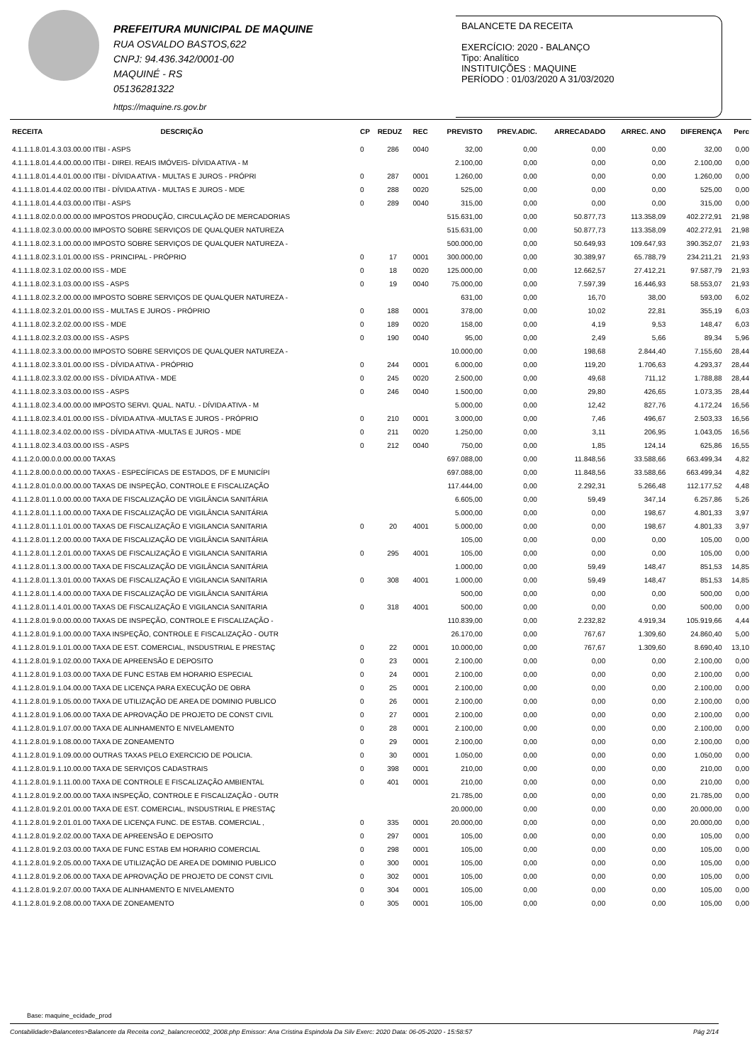PREFEITURA MUNICIPAL DE MAQUINE
RUA OSVALDO BASTOS,622
CNPJ: 94.436.342/0001-00
MAQUINÉ - RS
05136281322
https://maquine.rs.gov.br
BALANCETE DA RECEITA
EXERCÍCIO: 2020 - BALANÇO
Tipo: Analítico
INSTITUIÇÕES : MAQUINE
PERÍODO : 01/03/2020 A 31/03/2020
| RECEITA | DESCRIÇÃO | CP | REDUZ | REC | PREVISTO | PREV.ADIC. | ARRECADADO | ARREC. ANO | DIFERENÇA | Perc |
| --- | --- | --- | --- | --- | --- | --- | --- | --- | --- | --- |
| 4.1.1.1.8.01.4.3.03.00.00 ITBI - ASPS | | 0 | 286 | 0040 | 32,00 | 0,00 | 0,00 | 0,00 | 32,00 | 0,00 |
| 4.1.1.1.8.01.4.4.00.00.00 ITBI - DIREI. REAIS IMÓVEIS- DÍVIDA ATIVA - M | | | | | 2.100,00 | 0,00 | 0,00 | 0,00 | 2.100,00 | 0,00 |
| 4.1.1.1.8.01.4.4.01.00.00 ITBI - DÍVIDA ATIVA - MULTAS E JUROS - PRÓPRI | | 0 | 287 | 0001 | 1.260,00 | 0,00 | 0,00 | 0,00 | 1.260,00 | 0,00 |
| 4.1.1.1.8.01.4.4.02.00.00 ITBI - DÍVIDA ATIVA - MULTAS E JUROS - MDE | | 0 | 288 | 0020 | 525,00 | 0,00 | 0,00 | 0,00 | 525,00 | 0,00 |
| 4.1.1.1.8.01.4.4.03.00.00 ITBI - ASPS | | 0 | 289 | 0040 | 315,00 | 0,00 | 0,00 | 0,00 | 315,00 | 0,00 |
| 4.1.1.1.8.02.0.0.00.00.00 IMPOSTOS PRODUÇÃO, CIRCULAÇÃO DE MERCADORIAS | | | | | 515.631,00 | 0,00 | 50.877,73 | 113.358,09 | 402.272,91 | 21,98 |
| 4.1.1.1.8.02.3.0.00.00.00 IMPOSTO SOBRE SERVIÇOS DE QUALQUER NATUREZA | | | | | 515.631,00 | 0,00 | 50.877,73 | 113.358,09 | 402.272,91 | 21,98 |
| 4.1.1.1.8.02.3.1.00.00.00 IMPOSTO SOBRE SERVIÇOS DE QUALQUER NATUREZA - | | | | | 500.000,00 | 0,00 | 50.649,93 | 109.647,93 | 390.352,07 | 21,93 |
| 4.1.1.1.8.02.3.1.01.00.00 ISS - PRINCIPAL - PRÓPRIO | | 0 | 17 | 0001 | 300.000,00 | 0,00 | 30.389,97 | 65.788,79 | 234.211,21 | 21,93 |
| 4.1.1.1.8.02.3.1.02.00.00 ISS - MDE | | 0 | 18 | 0020 | 125.000,00 | 0,00 | 12.662,57 | 27.412,21 | 97.587,79 | 21,93 |
| 4.1.1.1.8.02.3.1.03.00.00 ISS - ASPS | | 0 | 19 | 0040 | 75.000,00 | 0,00 | 7.597,39 | 16.446,93 | 58.553,07 | 21,93 |
| 4.1.1.1.8.02.3.2.00.00.00 IMPOSTO SOBRE SERVIÇOS DE QUALQUER NATUREZA - | | | | | 631,00 | 0,00 | 16,70 | 38,00 | 593,00 | 6,02 |
| 4.1.1.1.8.02.3.2.01.00.00 ISS - MULTAS E JUROS - PRÓPRIO | | 0 | 188 | 0001 | 378,00 | 0,00 | 10,02 | 22,81 | 355,19 | 6,03 |
| 4.1.1.1.8.02.3.2.02.00.00 ISS - MDE | | 0 | 189 | 0020 | 158,00 | 0,00 | 4,19 | 9,53 | 148,47 | 6,03 |
| 4.1.1.1.8.02.3.2.03.00.00 ISS - ASPS | | 0 | 190 | 0040 | 95,00 | 0,00 | 2,49 | 5,66 | 89,34 | 5,96 |
| 4.1.1.1.8.02.3.3.00.00.00 IMPOSTO SOBRE SERVIÇOS DE QUALQUER NATUREZA - | | | | | 10.000,00 | 0,00 | 198,68 | 2.844,40 | 7.155,60 | 28,44 |
| 4.1.1.1.8.02.3.3.01.00.00 ISS - DÍVIDA ATIVA - PRÓPRIO | | 0 | 244 | 0001 | 6.000,00 | 0,00 | 119,20 | 1.706,63 | 4.293,37 | 28,44 |
| 4.1.1.1.8.02.3.3.02.00.00 ISS - DÍVIDA ATIVA - MDE | | 0 | 245 | 0020 | 2.500,00 | 0,00 | 49,68 | 711,12 | 1.788,88 | 28,44 |
| 4.1.1.1.8.02.3.3.03.00.00 ISS - ASPS | | 0 | 246 | 0040 | 1.500,00 | 0,00 | 29,80 | 426,65 | 1.073,35 | 28,44 |
| 4.1.1.1.8.02.3.4.00.00.00 IMPOSTO SERVI. QUAL. NATU. - DÍVIDA ATIVA - M | | | | | 5.000,00 | 0,00 | 12,42 | 827,76 | 4.172,24 | 16,56 |
| 4.1.1.1.8.02.3.4.01.00.00 ISS - DÍVIDA ATIVA -MULTAS E JUROS - PRÓPRIO | | 0 | 210 | 0001 | 3.000,00 | 0,00 | 7,46 | 496,67 | 2.503,33 | 16,56 |
| 4.1.1.1.8.02.3.4.02.00.00 ISS - DÍVIDA ATIVA -MULTAS E JUROS - MDE | | 0 | 211 | 0020 | 1.250,00 | 0,00 | 3,11 | 206,95 | 1.043,05 | 16,56 |
| 4.1.1.1.8.02.3.4.03.00.00 ISS - ASPS | | 0 | 212 | 0040 | 750,00 | 0,00 | 1,85 | 124,14 | 625,86 | 16,55 |
| 4.1.1.2.0.00.0.0.00.00.00 TAXAS | | | | | 697.088,00 | 0,00 | 11.848,56 | 33.588,66 | 663.499,34 | 4,82 |
| 4.1.1.2.8.00.0.0.00.00.00 TAXAS - ESPECÍFICAS DE ESTADOS, DF E MUNICÍPI | | | | | 697.088,00 | 0,00 | 11.848,56 | 33.588,66 | 663.499,34 | 4,82 |
| 4.1.1.2.8.01.0.0.00.00.00 TAXAS DE INSPEÇÃO, CONTROLE E FISCALIZAÇÃO | | | | | 117.444,00 | 0,00 | 2.292,31 | 5.266,48 | 112.177,52 | 4,48 |
| 4.1.1.2.8.01.1.0.00.00.00 TAXA DE FISCALIZAÇÃO DE VIGILÂNCIA SANITÁRIA | | | | | 6.605,00 | 0,00 | 59,49 | 347,14 | 6.257,86 | 5,26 |
| 4.1.1.2.8.01.1.1.00.00.00 TAXA DE FISCALIZAÇÃO DE VIGILÂNCIA SANITÁRIA | | | | | 5.000,00 | 0,00 | 0,00 | 198,67 | 4.801,33 | 3,97 |
| 4.1.1.2.8.01.1.1.01.00.00 TAXAS DE FISCALIZAÇÃO E VIGILANCIA SANITARIA | | 0 | 20 | 4001 | 5.000,00 | 0,00 | 0,00 | 198,67 | 4.801,33 | 3,97 |
| 4.1.1.2.8.01.1.2.00.00.00 TAXA DE FISCALIZAÇÃO DE VIGILÂNCIA SANITÁRIA | | | | | 105,00 | 0,00 | 0,00 | 0,00 | 105,00 | 0,00 |
| 4.1.1.2.8.01.1.2.01.00.00 TAXAS DE FISCALIZAÇÃO E VIGILANCIA SANITARIA | | 0 | 295 | 4001 | 105,00 | 0,00 | 0,00 | 0,00 | 105,00 | 0,00 |
| 4.1.1.2.8.01.1.3.00.00.00 TAXA DE FISCALIZAÇÃO DE VIGILÂNCIA SANITÁRIA | | | | | 1.000,00 | 0,00 | 59,49 | 148,47 | 851,53 | 14,85 |
| 4.1.1.2.8.01.1.3.01.00.00 TAXAS DE FISCALIZAÇÃO E VIGILANCIA SANITARIA | | 0 | 308 | 4001 | 1.000,00 | 0,00 | 59,49 | 148,47 | 851,53 | 14,85 |
| 4.1.1.2.8.01.1.4.00.00.00 TAXA DE FISCALIZAÇÃO DE VIGILÂNCIA SANITÁRIA | | | | | 500,00 | 0,00 | 0,00 | 0,00 | 500,00 | 0,00 |
| 4.1.1.2.8.01.1.4.01.00.00 TAXAS DE FISCALIZAÇÃO E VIGILANCIA SANITARIA | | 0 | 318 | 4001 | 500,00 | 0,00 | 0,00 | 0,00 | 500,00 | 0,00 |
| 4.1.1.2.8.01.9.0.00.00.00 TAXAS DE INSPEÇÃO, CONTROLE E FISCALIZAÇÃO - | | | | | 110.839,00 | 0,00 | 2.232,82 | 4.919,34 | 105.919,66 | 4,44 |
| 4.1.1.2.8.01.9.1.00.00.00 TAXA INSPEÇÃO, CONTROLE E FISCALIZAÇÃO - OUTR | | | | | 26.170,00 | 0,00 | 767,67 | 1.309,60 | 24.860,40 | 5,00 |
| 4.1.1.2.8.01.9.1.01.00.00 TAXA DE EST. COMERCIAL, INSDUSTRIAL E PRESTAÇ | | 0 | 22 | 0001 | 10.000,00 | 0,00 | 767,67 | 1.309,60 | 8.690,40 | 13,10 |
| 4.1.1.2.8.01.9.1.02.00.00 TAXA DE APREENSÃO E DEPOSITO | | 0 | 23 | 0001 | 2.100,00 | 0,00 | 0,00 | 0,00 | 2.100,00 | 0,00 |
| 4.1.1.2.8.01.9.1.03.00.00 TAXA DE FUNC ESTAB EM HORARIO ESPECIAL | | 0 | 24 | 0001 | 2.100,00 | 0,00 | 0,00 | 0,00 | 2.100,00 | 0,00 |
| 4.1.1.2.8.01.9.1.04.00.00 TAXA DE LICENÇA PARA EXECUÇÃO DE OBRA | | 0 | 25 | 0001 | 2.100,00 | 0,00 | 0,00 | 0,00 | 2.100,00 | 0,00 |
| 4.1.1.2.8.01.9.1.05.00.00 TAXA DE UTILIZAÇÃO DE AREA DE DOMINIO PUBLICO | | 0 | 26 | 0001 | 2.100,00 | 0,00 | 0,00 | 0,00 | 2.100,00 | 0,00 |
| 4.1.1.2.8.01.9.1.06.00.00 TAXA DE APROVAÇÃO DE PROJETO DE CONST CIVIL | | 0 | 27 | 0001 | 2.100,00 | 0,00 | 0,00 | 0,00 | 2.100,00 | 0,00 |
| 4.1.1.2.8.01.9.1.07.00.00 TAXA DE ALINHAMENTO E NIVELAMENTO | | 0 | 28 | 0001 | 2.100,00 | 0,00 | 0,00 | 0,00 | 2.100,00 | 0,00 |
| 4.1.1.2.8.01.9.1.08.00.00 TAXA DE ZONEAMENTO | | 0 | 29 | 0001 | 2.100,00 | 0,00 | 0,00 | 0,00 | 2.100,00 | 0,00 |
| 4.1.1.2.8.01.9.1.09.00.00 OUTRAS TAXAS PELO EXERCICIO DE POLICIA. | | 0 | 30 | 0001 | 1.050,00 | 0,00 | 0,00 | 0,00 | 1.050,00 | 0,00 |
| 4.1.1.2.8.01.9.1.10.00.00 TAXA DE SERVIÇOS CADASTRAIS | | 0 | 398 | 0001 | 210,00 | 0,00 | 0,00 | 0,00 | 210,00 | 0,00 |
| 4.1.1.2.8.01.9.1.11.00.00 TAXA DE CONTROLE E FISCALIZAÇÃO AMBIENTAL | | 0 | 401 | 0001 | 210,00 | 0,00 | 0,00 | 0,00 | 210,00 | 0,00 |
| 4.1.1.2.8.01.9.2.00.00.00 TAXA INSPEÇÃO, CONTROLE E FISCALIZAÇÃO - OUTR | | | | | 21.785,00 | 0,00 | 0,00 | 0,00 | 21.785,00 | 0,00 |
| 4.1.1.2.8.01.9.2.01.00.00 TAXA DE EST. COMERCIAL, INSDUSTRIAL E PRESTAÇ | | | | | 20.000,00 | 0,00 | 0,00 | 0,00 | 20.000,00 | 0,00 |
| 4.1.1.2.8.01.9.2.01.01.00 TAXA DE LICENÇA FUNC. DE ESTAB. COMERCIAL , | | 0 | 335 | 0001 | 20.000,00 | 0,00 | 0,00 | 0,00 | 20.000,00 | 0,00 |
| 4.1.1.2.8.01.9.2.02.00.00 TAXA DE APREENSÃO E DEPOSITO | | 0 | 297 | 0001 | 105,00 | 0,00 | 0,00 | 0,00 | 105,00 | 0,00 |
| 4.1.1.2.8.01.9.2.03.00.00 TAXA DE FUNC ESTAB EM HORARIO COMERCIAL | | 0 | 298 | 0001 | 105,00 | 0,00 | 0,00 | 0,00 | 105,00 | 0,00 |
| 4.1.1.2.8.01.9.2.05.00.00 TAXA DE UTILIZAÇÃO DE AREA DE DOMINIO PUBLICO | | 0 | 300 | 0001 | 105,00 | 0,00 | 0,00 | 0,00 | 105,00 | 0,00 |
| 4.1.1.2.8.01.9.2.06.00.00 TAXA DE APROVAÇÃO DE PROJETO DE CONST CIVIL | | 0 | 302 | 0001 | 105,00 | 0,00 | 0,00 | 0,00 | 105,00 | 0,00 |
| 4.1.1.2.8.01.9.2.07.00.00 TAXA DE ALINHAMENTO E NIVELAMENTO | | 0 | 304 | 0001 | 105,00 | 0,00 | 0,00 | 0,00 | 105,00 | 0,00 |
| 4.1.1.2.8.01.9.2.08.00.00 TAXA DE ZONEAMENTO | | 0 | 305 | 0001 | 105,00 | 0,00 | 0,00 | 0,00 | 105,00 | 0,00 |
Base: maquine_ecidade_prod
Contabilidade>Balancetes>Balancete da Receita con2_balancrece002_2008.php Emissor: Ana Cristina Espindola Da Silv Exerc: 2020 Data: 06-05-2020 - 15:58:57 Pág 2/14